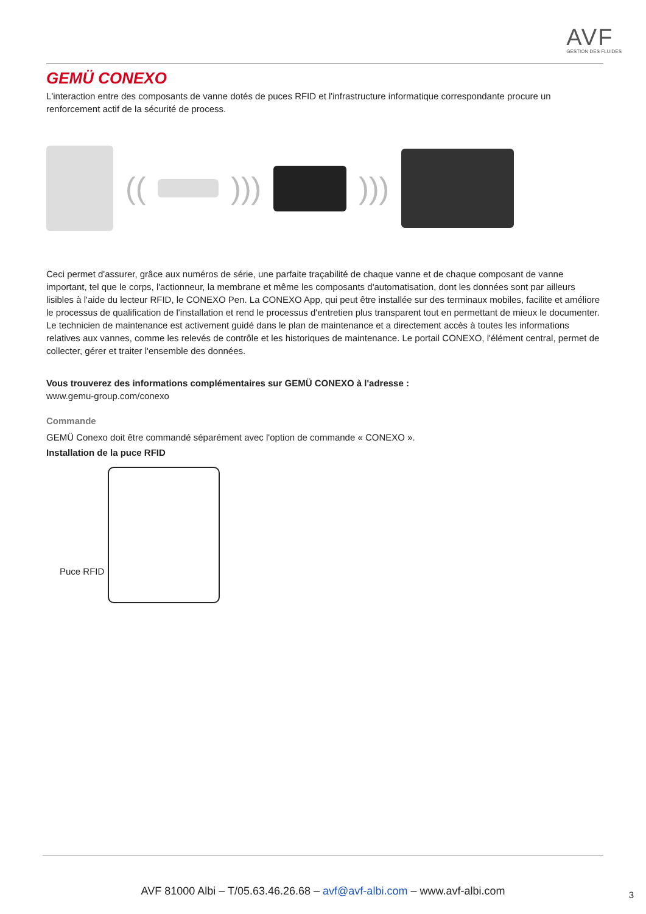AVF
GESTION DES FLUIDES
GEMÜ CONEXO
L'interaction entre des composants de vanne dotés de puces RFID et l'infrastructure informatique correspondante procure un renforcement actif de la sécurité de process.
(( ))) )))
Ceci permet d'assurer, grâce aux numéros de série, une parfaite traçabilité de chaque vanne et de chaque composant de vanne important, tel que le corps, l'actionneur, la membrane et même les composants d'automatisation, dont les données sont par ailleurs lisibles à l'aide du lecteur RFID, le CONEXO Pen. La CONEXO App, qui peut être installée sur des terminaux mobiles, facilite et améliore le processus de qualification de l'installation et rend le processus d'entretien plus transparent tout en permettant de mieux le documenter. Le technicien de maintenance est activement guidé dans le plan de maintenance et a directement accès à toutes les informations relatives aux vannes, comme les relevés de contrôle et les historiques de maintenance. Le portail CONEXO, l'élément central, permet de collecter, gérer et traiter l'ensemble des données.
Vous trouverez des informations complémentaires sur GEMÜ CONEXO à l'adresse :
www.gemu-group.com/conexo
Commande
GEMÜ Conexo doit être commandé séparément avec l'option de commande « CONEXO ».
Installation de la puce RFID
Puce RFID
AVF 81000 Albi – T/05.63.46.26.68 – avf@avf-albi.com – www.avf-albi.com 3